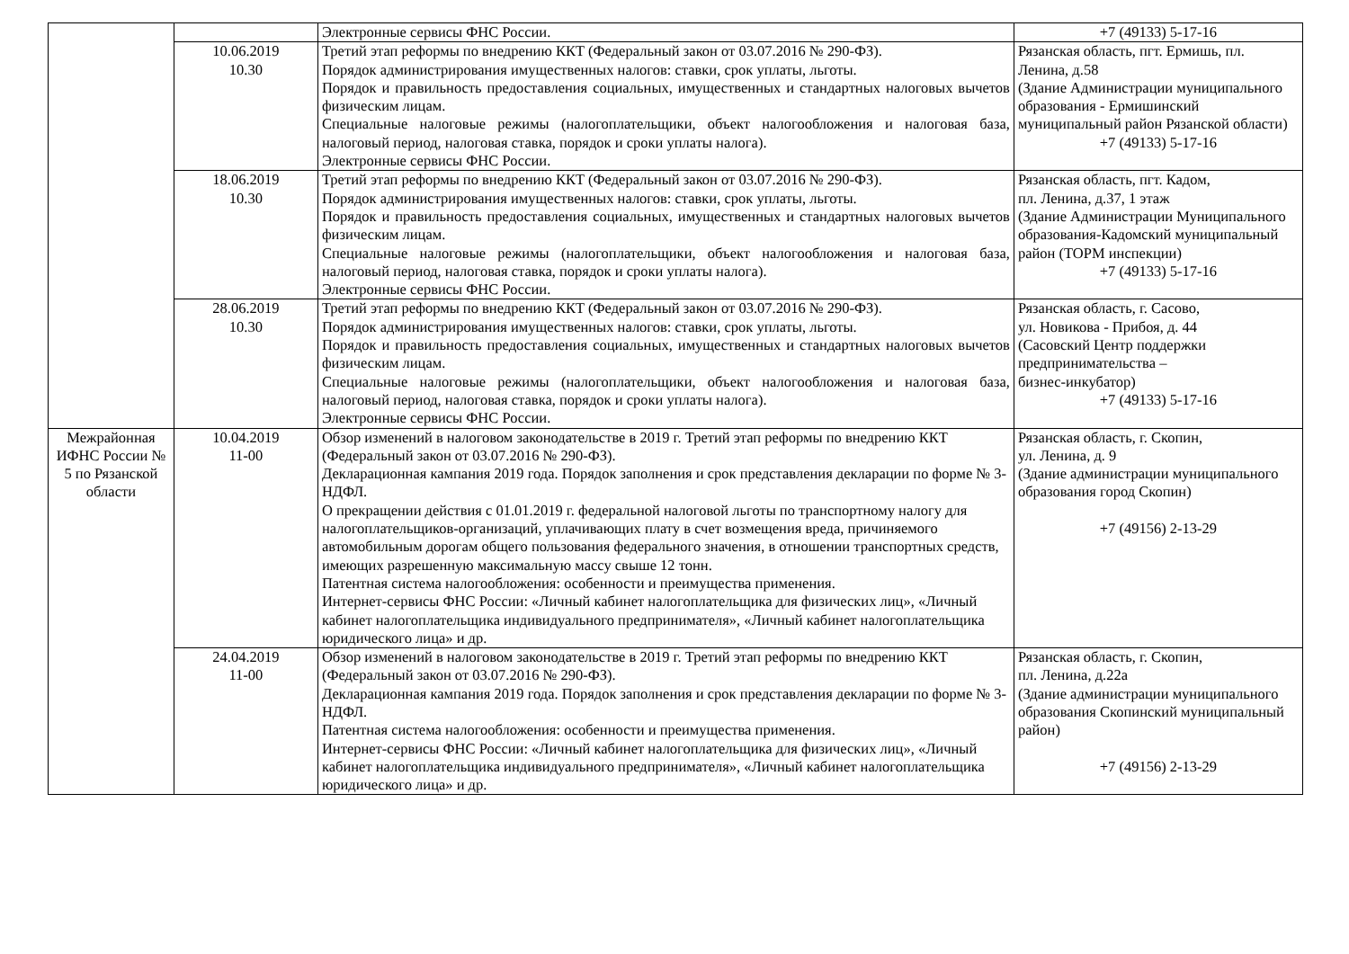| | | Электронные сервисы ФНС России. | +7 (49133) 5-17-16 |
| | 10.06.2019 10.30 | Третий этап реформы по внедрению ККТ (Федеральный закон от 03.07.2016 № 290-ФЗ). Порядок администрирования имущественных налогов: ставки, срок уплаты, льготы. Порядок и правильность предоставления социальных, имущественных и стандартных налоговых вычетов физическим лицам. Специальные налоговые режимы (налогоплательщики, объект налогообложения и налоговая база, налоговый период, налоговая ставка, порядок и сроки уплаты налога). Электронные сервисы ФНС России. | Рязанская область, пгт. Ермишь, пл. Ленина, д.58 (Здание Администрации муниципального образования - Ермишинский муниципальный район Рязанской области) +7 (49133) 5-17-16 |
| | 18.06.2019 10.30 | Третий этап реформы по внедрению ККТ (Федеральный закон от 03.07.2016 № 290-ФЗ). Порядок администрирования имущественных налогов: ставки, срок уплаты, льготы. Порядок и правильность предоставления социальных, имущественных и стандартных налоговых вычетов физическим лицам. Специальные налоговые режимы (налогоплательщики, объект налогообложения и налоговая база, налоговый период, налоговая ставка, порядок и сроки уплаты налога). Электронные сервисы ФНС России. | Рязанская область, пгт. Кадом, пл. Ленина, д.37, 1 этаж (Здание Администрации Муниципального образования-Кадомский муниципальный район (ТОРМ инспекции) +7 (49133) 5-17-16 |
| | 28.06.2019 10.30 | Третий этап реформы по внедрению ККТ (Федеральный закон от 03.07.2016 № 290-ФЗ). Порядок администрирования имущественных налогов: ставки, срок уплаты, льготы. Порядок и правильность предоставления социальных, имущественных и стандартных налоговых вычетов физическим лицам. Специальные налоговые режимы (налогоплательщики, объект налогообложения и налоговая база, налоговый период, налоговая ставка, порядок и сроки уплаты налога). Электронные сервисы ФНС России. | Рязанская область, г. Сасово, ул. Новикова - Прибоя, д. 44 (Сасовский Центр поддержки предпринимательства – бизнес-инкубатор) +7 (49133) 5-17-16 |
| Межрайонная ИФНС России № 5 по Рязанской области | 10.04.2019 11-00 | Обзор изменений в налоговом законодательстве в 2019 г. Третий этап реформы по внедрению ККТ (Федеральный закон от 03.07.2016 № 290-ФЗ). Декларационная кампания 2019 года. Порядок заполнения и срок представления декларации по форме № 3-НДФЛ. О прекращении действия с 01.01.2019 г. федеральной налоговой льготы по транспортному налогу для налогоплательщиков-организаций, уплачивающих плату в счет возмещения вреда, причиняемого автомобильным дорогам общего пользования федерального значения, в отношении транспортных средств, имеющих разрешенную максимальную массу свыше 12 тонн. Патентная система налогообложения: особенности и преимущества применения. Интернет-сервисы ФНС России: «Личный кабинет налогоплательщика для физических лиц», «Личный кабинет налогоплательщика индивидуального предпринимателя», «Личный кабинет налогоплательщика юридического лица» и др. | Рязанская область, г. Скопин, ул. Ленина, д. 9 (Здание администрации муниципального образования город Скопин) +7 (49156) 2-13-29 |
| | 24.04.2019 11-00 | Обзор изменений в налоговом законодательстве в 2019 г. Третий этап реформы по внедрению ККТ (Федеральный закон от 03.07.2016 № 290-ФЗ). Декларационная кампания 2019 года. Порядок заполнения и срок представления декларации по форме № 3-НДФЛ. Патентная система налогообложения: особенности и преимущества применения. Интернет-сервисы ФНС России: «Личный кабинет налогоплательщика для физических лиц», «Личный кабинет налогоплательщика индивидуального предпринимателя», «Личный кабинет налогоплательщика юридического лица» и др. | Рязанская область, г. Скопин, пл. Ленина, д.22а (Здание администрации муниципального образования Скопинский муниципальный район) +7 (49156) 2-13-29 |